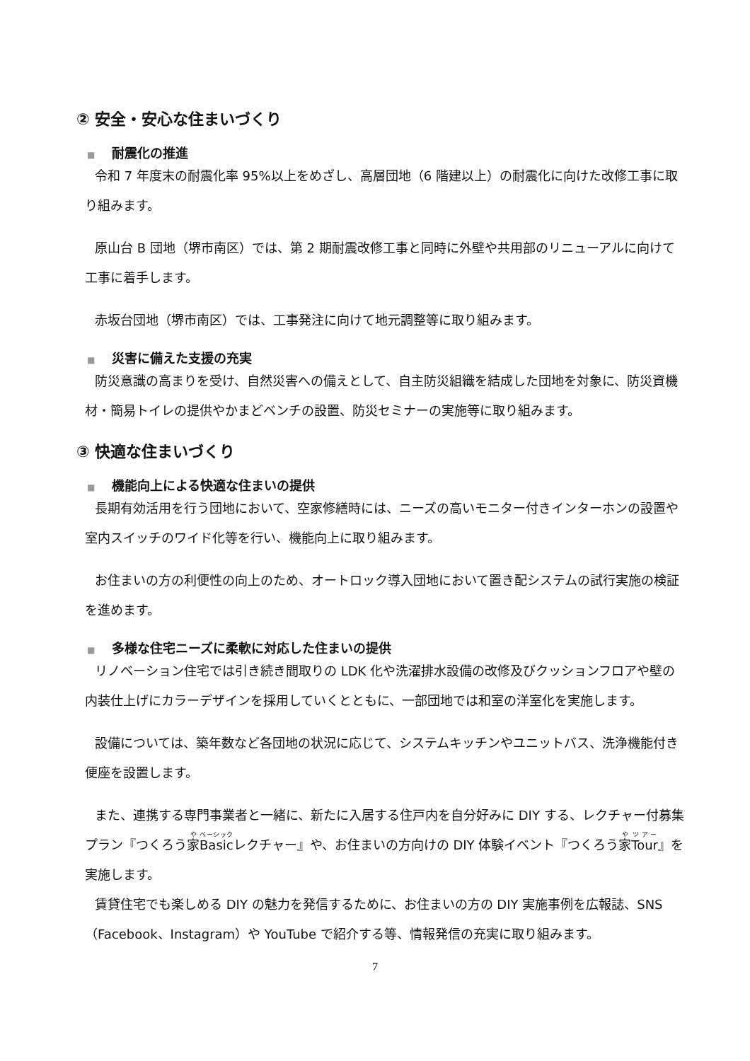② 安全・安心な住まいづくり
■ 耐震化の推進
令和 7 年度末の耐震化率 95%以上をめざし、高層団地（6 階建以上）の耐震化に向けた改修工事に取り組みます。
原山台 B 団地（堺市南区）では、第 2 期耐震改修工事と同時に外壁や共用部のリニューアルに向けて工事に着手します。
赤坂台団地（堺市南区）では、工事発注に向けて地元調整等に取り組みます。
■ 災害に備えた支援の充実
防災意識の高まりを受け、自然災害への備えとして、自主防災組織を結成した団地を対象に、防災資機材・簡易トイレの提供やかまどベンチの設置、防災セミナーの実施等に取り組みます。
③ 快適な住まいづくり
■ 機能向上による快適な住まいの提供
長期有効活用を行う団地において、空家修繕時には、ニーズの高いモニター付きインターホンの設置や室内スイッチのワイド化等を行い、機能向上に取り組みます。
お住まいの方の利便性の向上のため、オートロック導入団地において置き配システムの試行実施の検証を進めます。
■ 多様な住宅ニーズに柔軟に対応した住まいの提供
リノベーション住宅では引き続き間取りの LDK 化や洗濯排水設備の改修及びクッションフロアや壁の内装仕上げにカラーデザインを採用していくとともに、一部団地では和室の洋室化を実施します。
設備については、築年数など各団地の状況に応じて、システムキッチンやユニットバス、洗浄機能付き便座を設置します。
また、連携する専門事業者と一緒に、新たに入居する住戸内を自分好みに DIY する、レクチャー付募集プラン『つくろう家Basicレクチャー』や、お住まいの方向けの DIY 体験イベント『つくろう家Tour』を実施します。
賃貸住宅でも楽しめる DIY の魅力を発信するために、お住まいの方の DIY 実施事例を広報誌、SNS（Facebook、Instagram）や YouTube で紹介する等、情報発信の充実に取り組みます。
7